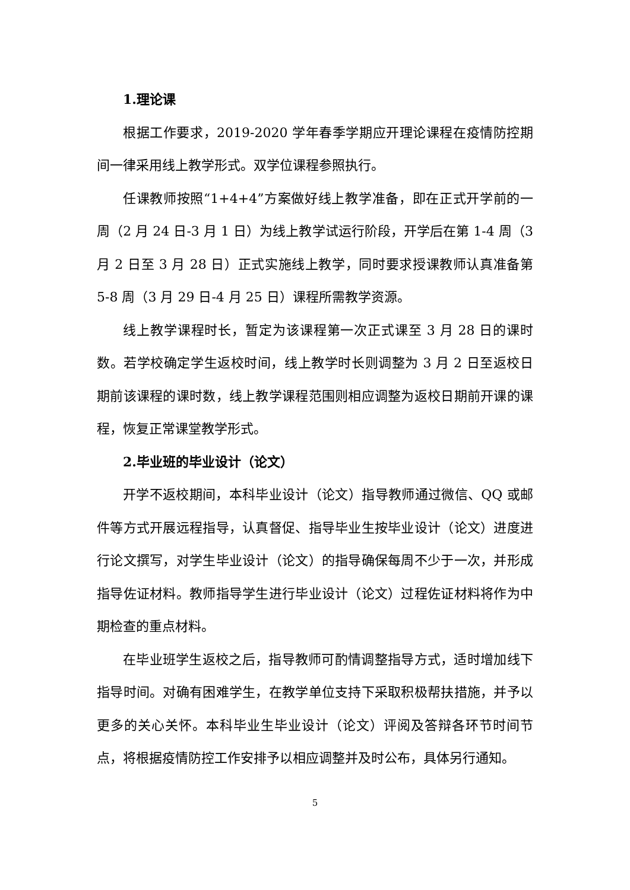1.理论课
根据工作要求，2019-2020 学年春季学期应开理论课程在疫情防控期间一律采用线上教学形式。双学位课程参照执行。
任课教师按照“1+4+4”方案做好线上教学准备，即在正式开学前的一周（2 月 24 日-3 月 1 日）为线上教学试运行阶段，开学后在第 1-4 周（3 月 2 日至 3 月 28 日）正式实施线上教学，同时要求授课教师认真准备第 5-8 周（3 月 29 日-4 月 25 日）课程所需教学资源。
线上教学课程时长，暂定为该课程第一次正式课至 3 月 28 日的课时数。若学校确定学生返校时间，线上教学时长则调整为 3 月 2 日至返校日期前该课程的课时数，线上教学课程范围则相应调整为返校日期前开课的课程，恢复正常课堂教学形式。
2.毕业班的毕业设计（论文）
开学不返校期间，本科毕业设计（论文）指导教师通过微信、QQ 或邮件等方式开展远程指导，认真督促、指导毕业生按毕业设计（论文）进度进行论文撰写，对学生毕业设计（论文）的指导确保每周不少于一次，并形成指导佐证材料。教师指导学生进行毕业设计（论文）过程佐证材料将作为中期检查的重点材料。
在毕业班学生返校之后，指导教师可酌情调整指导方式，适时增加线下指导时间。对确有困难学生，在教学单位支持下采取积极帮扶措施，并予以更多的关心关怀。本科毕业生毕业设计（论文）评阅及答辩各环节时间节点，将根据疫情防控工作安排予以相应调整并及时公布，具体另行通知。
5